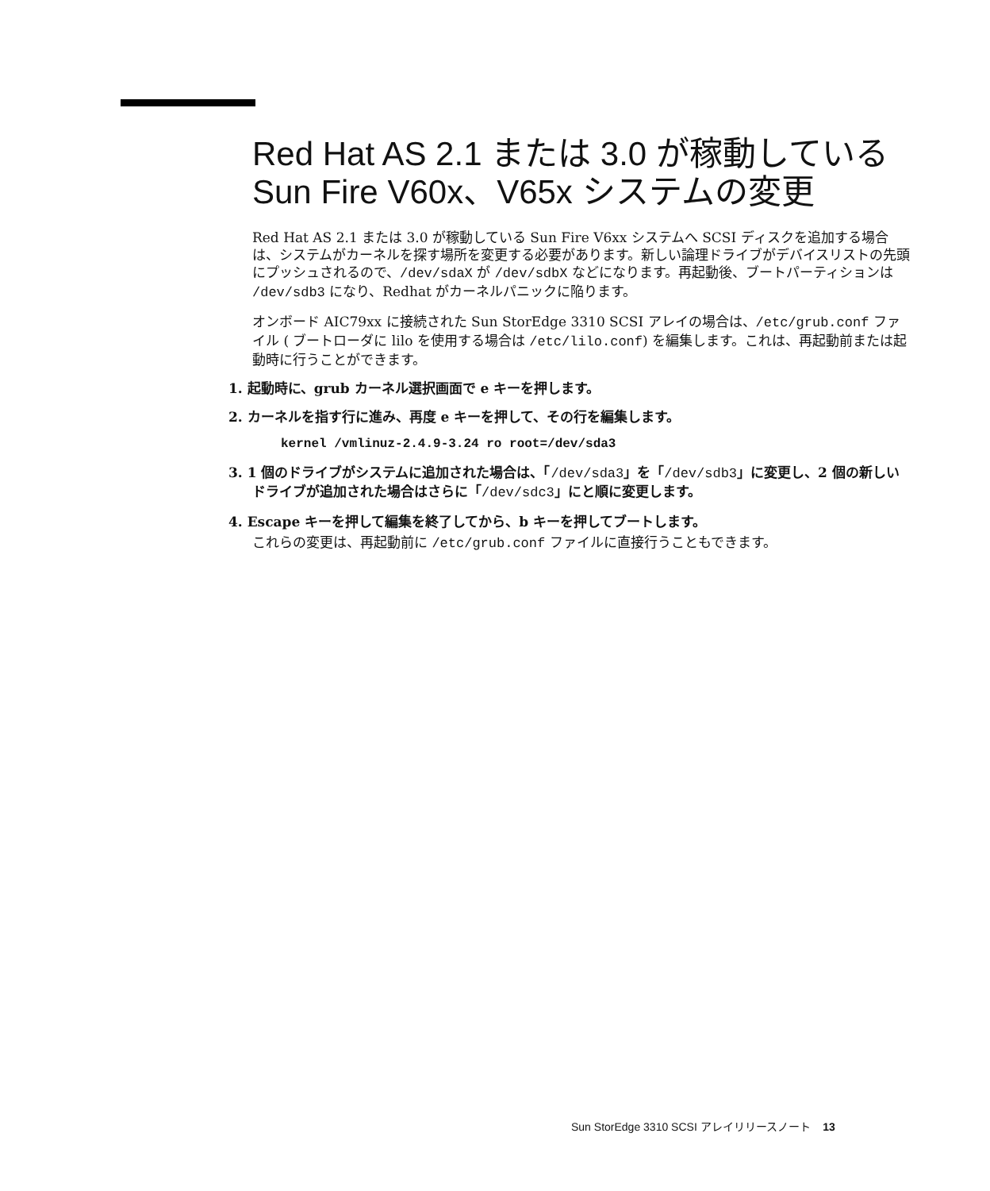Red Hat AS 2.1 または 3.0 が稼動している Sun Fire V60x、V65x システムの変更
Red Hat AS 2.1 または 3.0 が稼動している Sun Fire V6xx システムへ SCSI ディスクを追加する場合は、システムがカーネルを探す場所を変更する必要があります。新しい論理ドライブがデバイスリストの先頭にプッシュされるので、/dev/sdaX が /dev/sdbX などになります。再起動後、ブートパーティションは /dev/sdb3 になり、Redhat がカーネルパニックに陥ります。
オンボード AIC79xx に接続された Sun StorEdge 3310 SCSI アレイの場合は、/etc/grub.conf ファイル ( ブートローダに lilo を使用する場合は /etc/lilo.conf) を編集します。これは、再起動前または起動時に行うことができます。
1. 起動時に、grub カーネル選択画面で e キーを押します。
2. カーネルを指す行に進み、再度 e キーを押して、その行を編集します。
kernel /vmlinuz-2.4.9-3.24 ro root=/dev/sda3
3. 1 個のドライブがシステムに追加された場合は、「/dev/sda3」を「/dev/sdb3」に変更し、2 個の新しいドライブが追加された場合はさらに「/dev/sdc3」にと順に変更します。
4. Escape キーを押して編集を終了してから、b キーを押してブートします。
これらの変更は、再起動前に /etc/grub.conf ファイルに直接行うこともできます。
Sun StorEdge 3310 SCSI アレイリリースノート 13